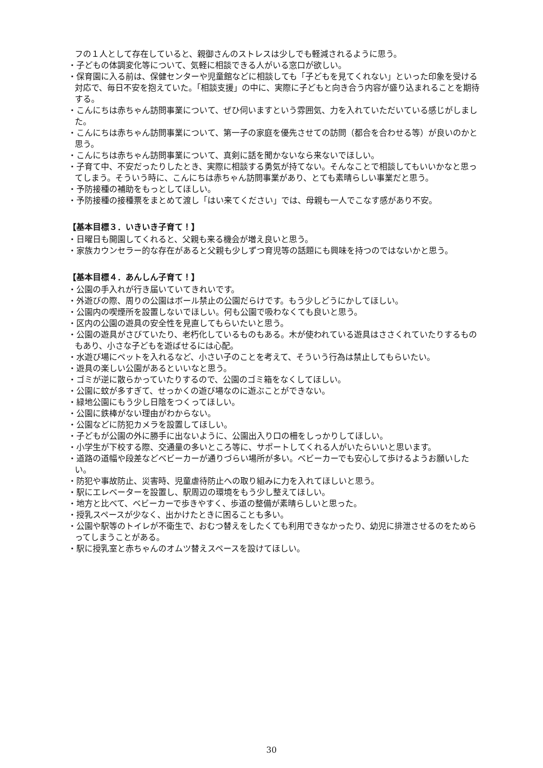フの１人として存在していると、親御さんのストレスは少しでも軽減されるように思う。
・子どもの体調変化等について、気軽に相談できる人がいる窓口が欲しい。
・保育園に入る前は、保健センターや児童館などに相談しても「子どもを見てくれない」といった印象を受ける対応で、毎日不安を抱えていた。「相談支援」の中に、実際に子どもと向き合う内容が盛り込まれることを期待する。
・こんにちは赤ちゃん訪問事業について、ぜひ伺いますという雰囲気、力を入れていただいている感じがしました。
・こんにちは赤ちゃん訪問事業について、第一子の家庭を優先させての訪問（都合を合わせる等）が良いのかと思う。
・こんにちは赤ちゃん訪問事業について、真剣に話を聞かないなら来ないでほしい。
・子育て中、不安だったりしたとき、実際に相談する勇気が持てない。そんなことで相談してもいいかなと思ってしまう。そういう時に、こんにちは赤ちゃん訪問事業があり、とても素晴らしい事業だと思う。
・予防接種の補助をもっとしてほしい。
・予防接種の接種票をまとめて渡し「はい来てください」では、母親も一人でこなす感があり不安。
【基本目標３．いきいき子育て！】
・日曜日も開園してくれると、父親も来る機会が増え良いと思う。
・家族カウンセラー的な存在があると父親も少しずつ育児等の話題にも興味を持つのではないかと思う。
【基本目標４．あんしん子育て！】
・公園の手入れが行き届いていてきれいです。
・外遊びの際、周りの公園はボール禁止の公園だらけです。もう少しどうにかしてほしい。
・公園内の喫煙所を設置しないでほしい。何も公園で吸わなくても良いと思う。
・区内の公園の遊具の安全性を見直してもらいたいと思う。
・公園の遊具がさびていたり、老朽化しているものもある。木が使われている遊具はささくれていたりするものもあり、小さな子どもを遊ばせるには心配。
・水遊び場にペットを入れるなど、小さい子のことを考えて、そういう行為は禁止してもらいたい。
・遊具の楽しい公園があるといいなと思う。
・ゴミが逆に散らかっていたりするので、公園のゴミ箱をなくしてほしい。
・公園に蚊が多すぎて、せっかくの遊び場なのに遊ぶことができない。
・緑地公園にもう少し日陰をつくってほしい。
・公園に鉄棒がない理由がわからない。
・公園などに防犯カメラを設置してほしい。
・子どもが公園の外に勝手に出ないように、公園出入り口の柵をしっかりしてほしい。
・小学生が下校する際、交通量の多いところ等に、サポートしてくれる人がいたらいいと思います。
・道路の道幅や段差などベビーカーが通りづらい場所が多い。ベビーカーでも安心して歩けるようお願いしたい。
・防犯や事故防止、災害時、児童虐待防止への取り組みに力を入れてほしいと思う。
・駅にエレベーターを設置し、駅周辺の環境をもう少し整えてほしい。
・地方と比べて、ベビーカーで歩きやすく、歩道の整備が素晴らしいと思った。
・授乳スペースが少なく、出かけたときに困ることも多い。
・公園や駅等のトイレが不衛生で、おむつ替えをしたくても利用できなかったり、幼児に排泄させるのをためらってしまうことがある。
・駅に授乳室と赤ちゃんのオムツ替えスペースを設けてほしい。
30